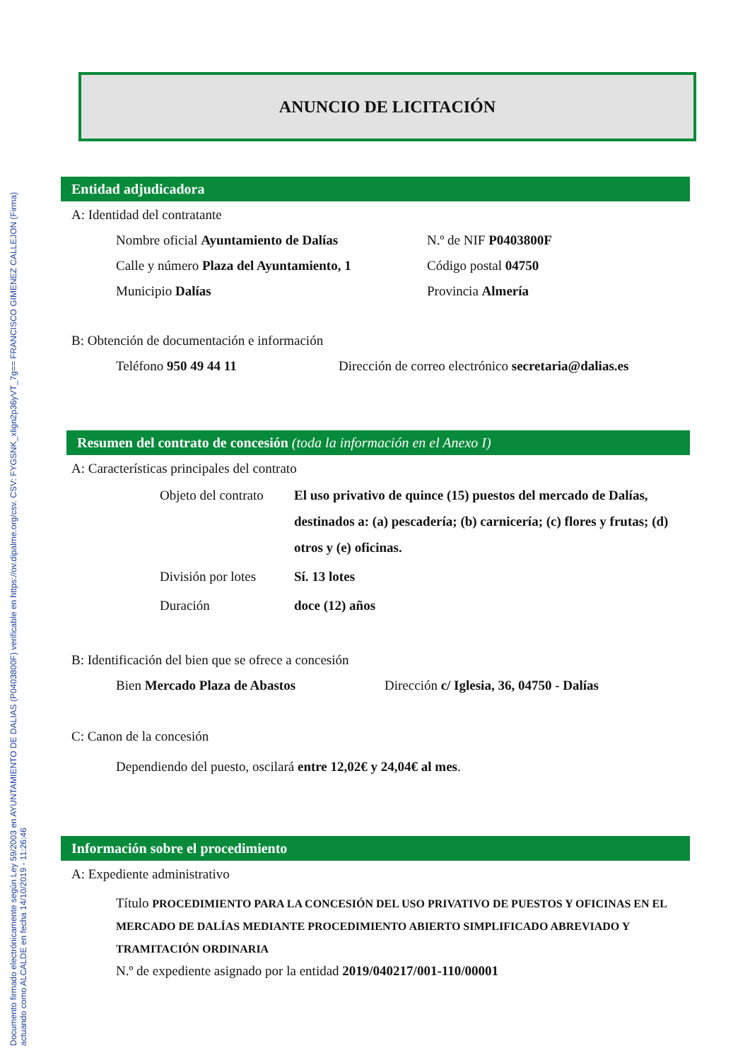Documento firmado electrónicamente según Ley 59/2003 en AYUNTAMIENTO DE DALIAS (P0403800F) verificable en https://ov.dipalme.org/csv. CSV: FYGSNK_xlign2p36yVT_7g== FRANCISCO GIMENEZ CALLEJON (Firma)
actuando como ALCALDE en fecha 14/10/2019 - 11:26:46
ANUNCIO DE LICITACIÓN
Entidad adjudicadora
A: Identidad del contratante
Nombre oficial Ayuntamiento de Dalías
N.º de NIF P0403800F
Calle y número Plaza del Ayuntamiento, 1
Código postal 04750
Municipio Dalías Provincia Almería
B: Obtención de documentación e información
Teléfono 950 49 44 11 Dirección de correo electrónico secretaria@dalias.es
Resumen del contrato de concesión (toda la información en el Anexo I)
A: Características principales del contrato
Objeto del contrato
El uso privativo de quince (15) puestos del mercado de Dalías, destinados a: (a) pescadería; (b) carnicería; (c) flores y frutas; (d) otros y (e) oficinas.
División por lotes
Sí. 13 lotes
Duración doce (12) años
B: Identificación del bien que se ofrece a concesión
Bien Mercado Plaza de Abastos Dirección c/ Iglesia, 36, 04750 - Dalías
C: Canon de la concesión
Dependiendo del puesto, oscilará entre 12,02€ y 24,04€ al mes.
Información sobre el procedimiento
A: Expediente administrativo
Título PROCEDIMIENTO PARA LA CONCESIÓN DEL USO PRIVATIVO DE PUESTOS Y OFICINAS EN EL MERCADO DE DALÍAS MEDIANTE PROCEDIMIENTO ABIERTO SIMPLIFICADO ABREVIADO Y TRAMITACIÓN ORDINARIA
N.º de expediente asignado por la entidad 2019/040217/001-110/00001